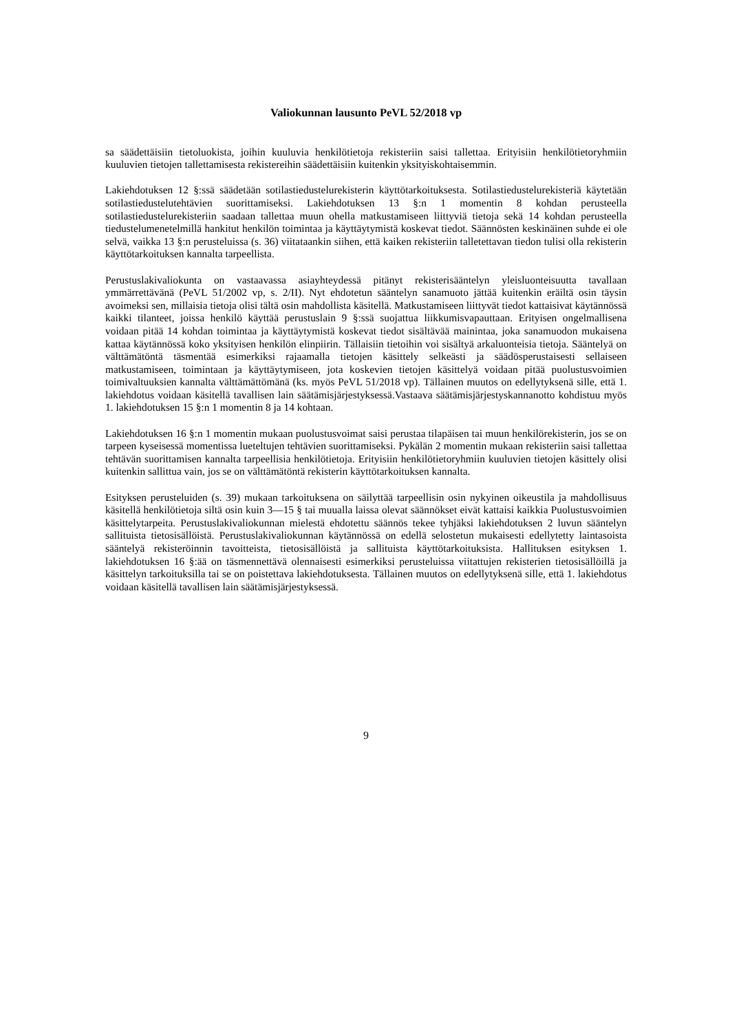Valiokunnan lausunto PeVL 52/2018 vp
sa säädettäisiin tietoluokista, joihin kuuluvia henkilötietoja rekisteriin saisi tallettaa. Erityisiin henkilötietoryhmiin kuuluvien tietojen tallettamisesta rekistereihin säädettäisiin kuitenkin yksityiskohtaisemmin.
Lakiehdotuksen 12 §:ssä säädetään sotilastiedustelurekisterin käyttötarkoituksesta. Sotilastiedustelurekisteriä käytetään sotilastiedustelutehtävien suorittamiseksi. Lakiehdotuksen 13 §:n 1 momentin 8 kohdan perusteella sotilastiedustelurekisteriin saadaan tallettaa muun ohella matkustamiseen liittyviä tietoja sekä 14 kohdan perusteella tiedustelumenetelmillä hankitut henkilön toimintaa ja käyttäytymistä koskevat tiedot. Säännösten keskinäinen suhde ei ole selvä, vaikka 13 §:n perusteluissa (s. 36) viitataankin siihen, että kaiken rekisteriin talletettavan tiedon tulisi olla rekisterin käyttötarkoituksen kannalta tarpeellista.
Perustuslakivaliokunta on vastaavassa asiayhteydessä pitänyt rekisterisääntelyn yleisluonteisuutta tavallaan ymmärrettävänä (PeVL 51/2002 vp, s. 2/II). Nyt ehdotetun sääntelyn sanamuoto jättää kuitenkin eräiltä osin täysin avoimeksi sen, millaisia tietoja olisi tältä osin mahdollista käsitellä. Matkustamiseen liittyvät tiedot kattaisivat käytännössä kaikki tilanteet, joissa henkilö käyttää perustuslain 9 §:ssä suojattua liikkumisvapauttaan. Erityisen ongelmallisena voidaan pitää 14 kohdan toimintaa ja käyttäytymistä koskevat tiedot sisältävää mainintaa, joka sanamuodon mukaisena kattaa käytännössä koko yksityisen henkilön elinpiirin. Tällaisiin tietoihin voi sisältyä arkaluonteisia tietoja. Sääntelyä on välttämätöntä täsmentää esimerkiksi rajaamalla tietojen käsittely selkeästi ja säädösperustaisesti sellaiseen matkustamiseen, toimintaan ja käyttäytymiseen, jota koskevien tietojen käsittelyä voidaan pitää puolustusvoimien toimivaltuuksien kannalta välttämättömänä (ks. myös PeVL 51/2018 vp). Tällainen muutos on edellytyksenä sille, että 1. lakiehdotus voidaan käsitellä tavallisen lain säätämisjärjestyksessä.Vastaava säätämisjärjestyskannanotto kohdistuu myös 1. lakiehdotuksen 15 §:n 1 momentin 8 ja 14 kohtaan.
Lakiehdotuksen 16 §:n 1 momentin mukaan puolustusvoimat saisi perustaa tilapäisen tai muun henkilörekisterin, jos se on tarpeen kyseisessä momentissa lueteltujen tehtävien suorittamiseksi. Pykälän 2 momentin mukaan rekisteriin saisi tallettaa tehtävän suorittamisen kannalta tarpeellisia henkilötietoja. Erityisiin henkilötietoryhmiin kuuluvien tietojen käsittely olisi kuitenkin sallittua vain, jos se on välttämätöntä rekisterin käyttötarkoituksen kannalta.
Esityksen perusteluiden (s. 39) mukaan tarkoituksena on säilyttää tarpeellisin osin nykyinen oikeustila ja mahdollisuus käsitellä henkilötietoja siltä osin kuin 3—15 § tai muualla laissa olevat säännökset eivät kattaisi kaikkia Puolustusvoimien käsittelytarpeita. Perustuslakivaliokunnan mielestä ehdotettu säännös tekee tyhjäksi lakiehdotuksen 2 luvun sääntelyn sallituista tietosisällöistä. Perustuslakivaliokunnan käytännössä on edellä selostetun mukaisesti edellytetty laintasoista sääntelyä rekisteröinnin tavoitteista, tietosisällöistä ja sallituista käyttötarkoituksista. Hallituksen esityksen 1. lakiehdotuksen 16 §:ää on täsmennettävä olennaisesti esimerkiksi perusteluissa viitattujen rekisterien tietosisällöillä ja käsittelyn tarkoituksilla tai se on poistettava lakiehdotuksesta. Tällainen muutos on edellytyksenä sille, että 1. lakiehdotus voidaan käsitellä tavallisen lain säätämisjärjestyksessä.
9